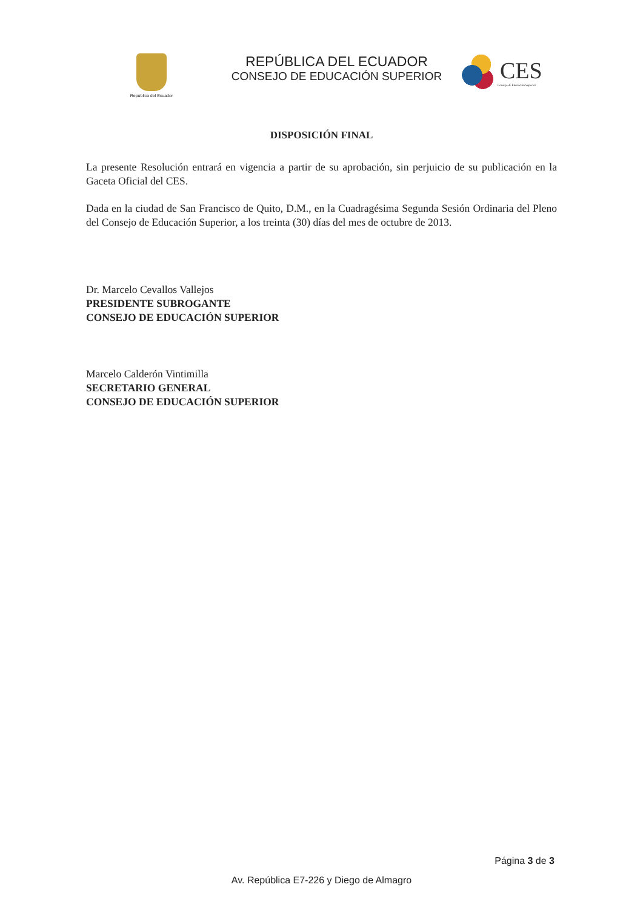Republica del Ecuador
REPÚBLICA DEL ECUADOR
CONSEJO DE EDUCACIÓN SUPERIOR
CES
Consejo de Educación Superior
DISPOSICIÓN FINAL
La presente Resolución entrará en vigencia a partir de su aprobación, sin perjuicio de su publicación en la Gaceta Oficial del CES.
Dada en la ciudad de San Francisco de Quito, D.M., en la Cuadragésima Segunda Sesión Ordinaria del Pleno del Consejo de Educación Superior, a los treinta (30) días del mes de octubre de 2013.
Dr. Marcelo Cevallos Vallejos
PRESIDENTE SUBROGANTE
CONSEJO DE EDUCACIÓN SUPERIOR
Marcelo Calderón Vintimilla
SECRETARIO GENERAL
CONSEJO DE EDUCACIÓN SUPERIOR
Página 3 de 3
Av. República E7-226 y Diego de Almagro